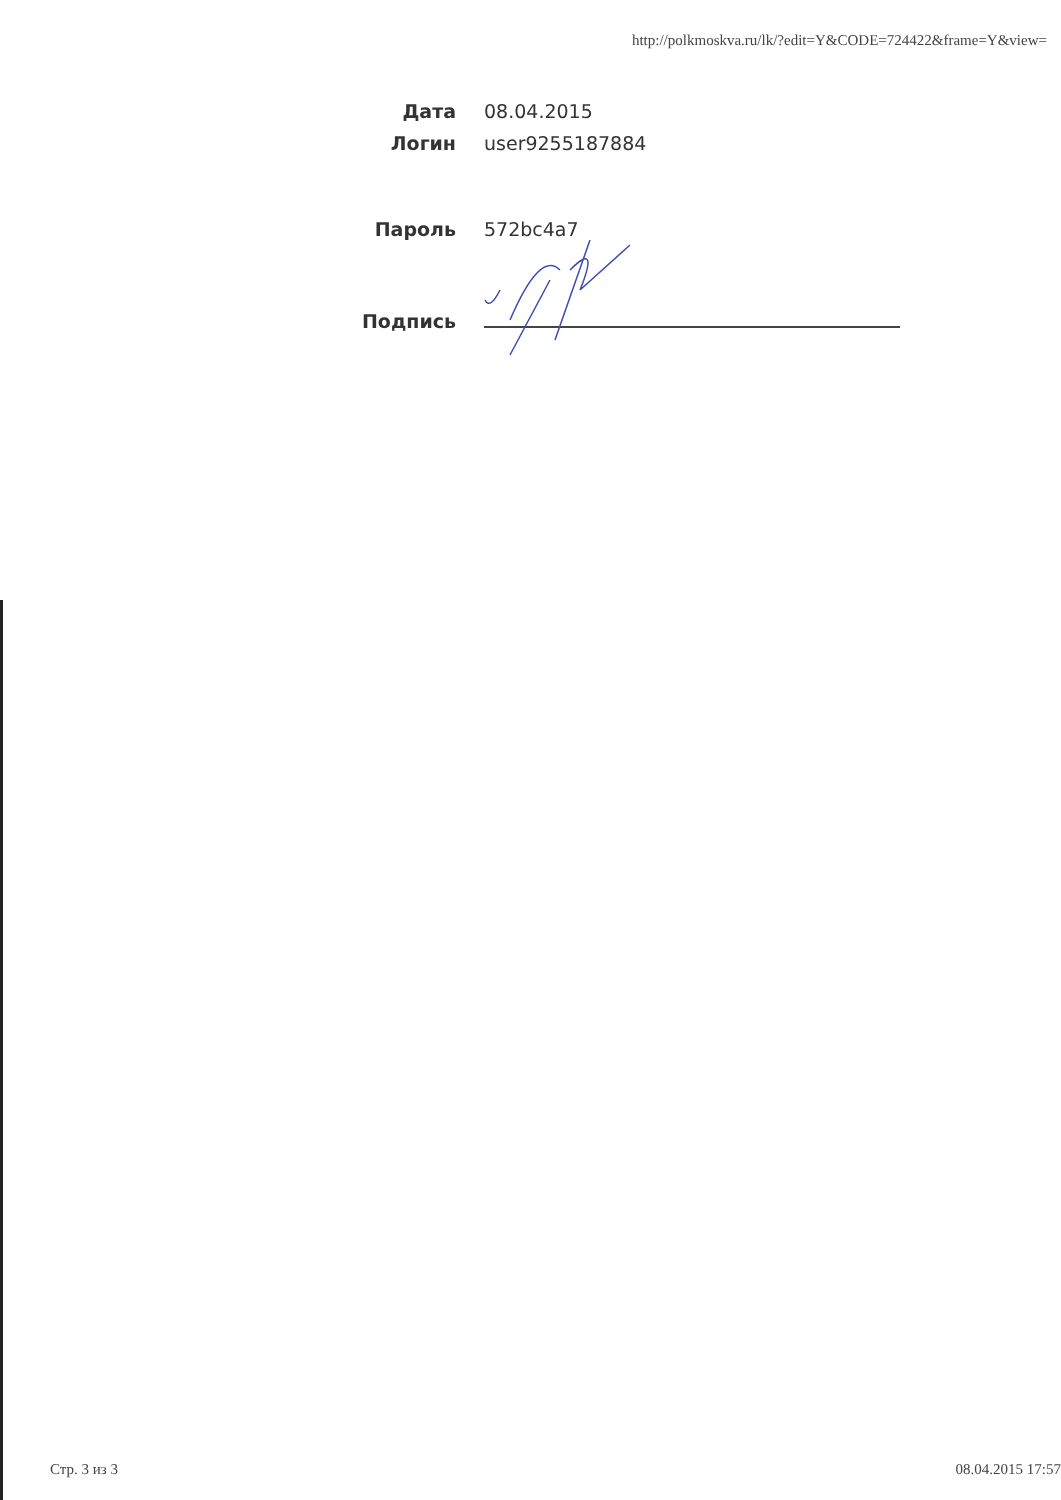http://polkmoskva.ru/lk/?edit=Y&CODE=724422&frame=Y&view=
Дата 08.04.2015
Логин user9255187884
Пароль 572bc4a7
Подпись
Стр. 3 из 3 08.04.2015 17:57